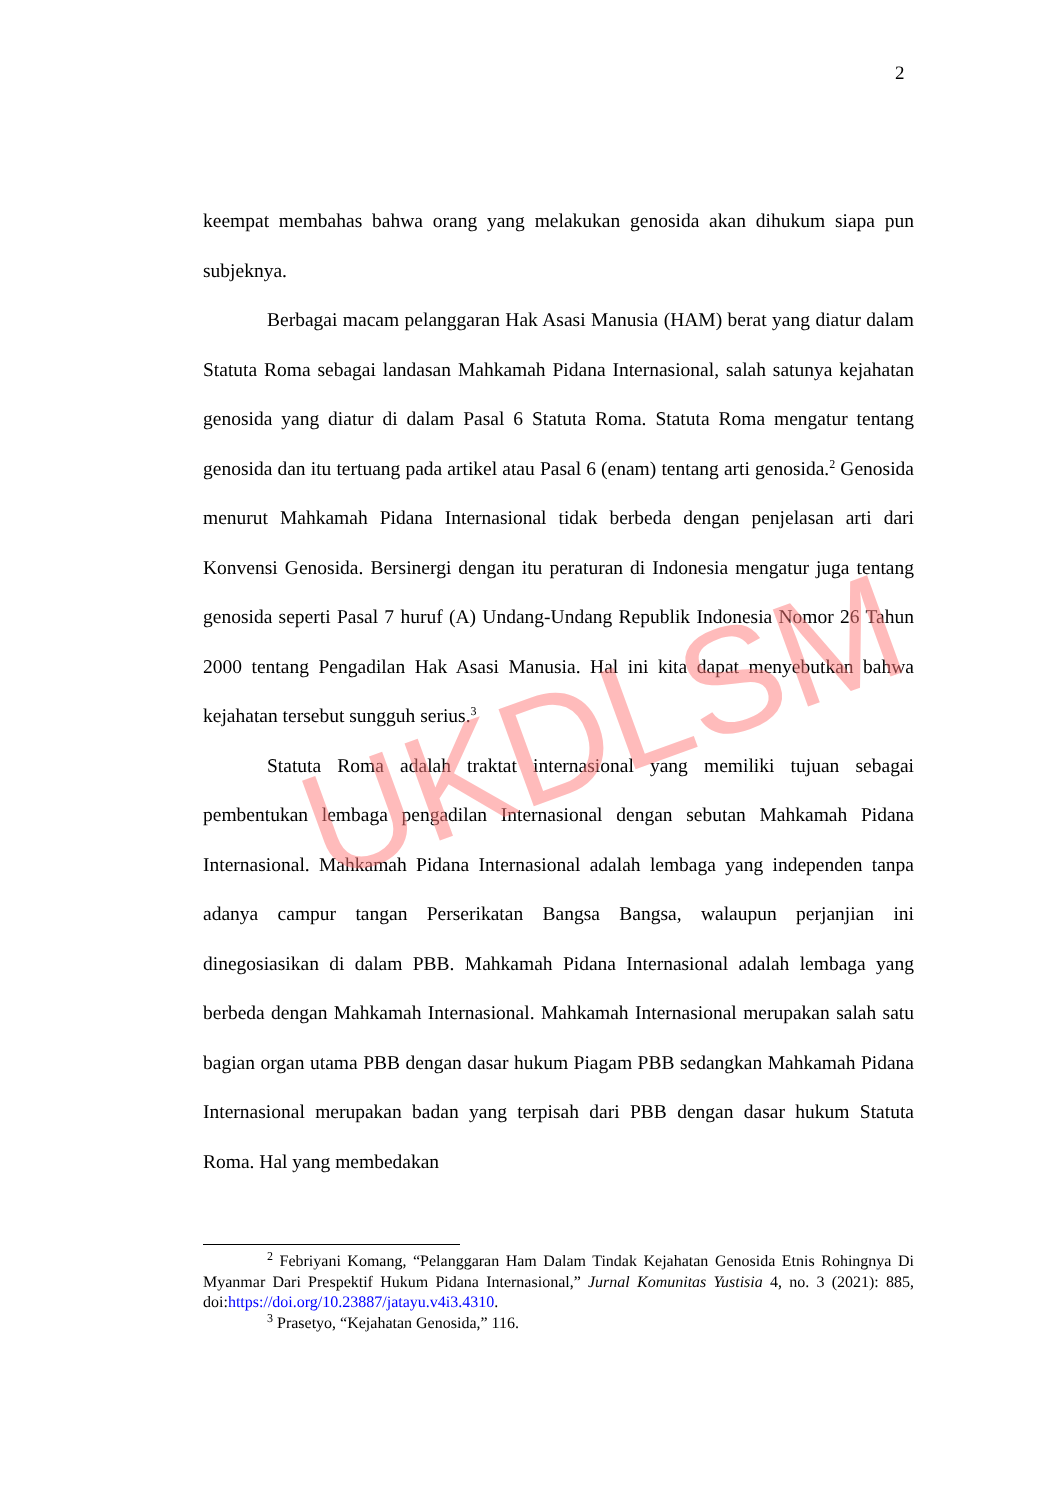2
keempat membahas bahwa orang yang melakukan genosida akan dihukum siapa pun subjeknya.
Berbagai macam pelanggaran Hak Asasi Manusia (HAM) berat yang diatur dalam Statuta Roma sebagai landasan Mahkamah Pidana Internasional, salah satunya kejahatan genosida yang diatur di dalam Pasal 6 Statuta Roma. Statuta Roma mengatur tentang genosida dan itu tertuang pada artikel atau Pasal 6 (enam) tentang arti genosida.<sup>2</sup> Genosida menurut Mahkamah Pidana Internasional tidak berbeda dengan penjelasan arti dari Konvensi Genosida. Bersinergi dengan itu peraturan di Indonesia mengatur juga tentang genosida seperti Pasal 7 huruf (A) Undang-Undang Republik Indonesia Nomor 26 Tahun 2000 tentang Pengadilan Hak Asasi Manusia. Hal ini kita dapat menyebutkan bahwa kejahatan tersebut sungguh serius.<sup>3</sup>
Statuta Roma adalah traktat internasional yang memiliki tujuan sebagai pembentukan lembaga pengadilan Internasional dengan sebutan Mahkamah Pidana Internasional. Mahkamah Pidana Internasional adalah lembaga yang independen tanpa adanya campur tangan Perserikatan Bangsa Bangsa, walaupun perjanjian ini dinegosiasikan di dalam PBB. Mahkamah Pidana Internasional adalah lembaga yang berbeda dengan Mahkamah Internasional. Mahkamah Internasional merupakan salah satu bagian organ utama PBB dengan dasar hukum Piagam PBB sedangkan Mahkamah Pidana Internasional merupakan badan yang terpisah dari PBB dengan dasar hukum Statuta Roma. Hal yang membedakan
<sup>2</sup> Febriyani Komang, “Pelanggaran Ham Dalam Tindak Kejahatan Genosida Etnis Rohingnya Di Myanmar Dari Prespektif Hukum Pidana Internasional,” Jurnal Komunitas Yustisia 4, no. 3 (2021): 885, doi:https://doi.org/10.23887/jatayu.v4i3.4310.
<sup>3</sup> Prasetyo, “Kejahatan Genosida,” 116.
UKDLSM